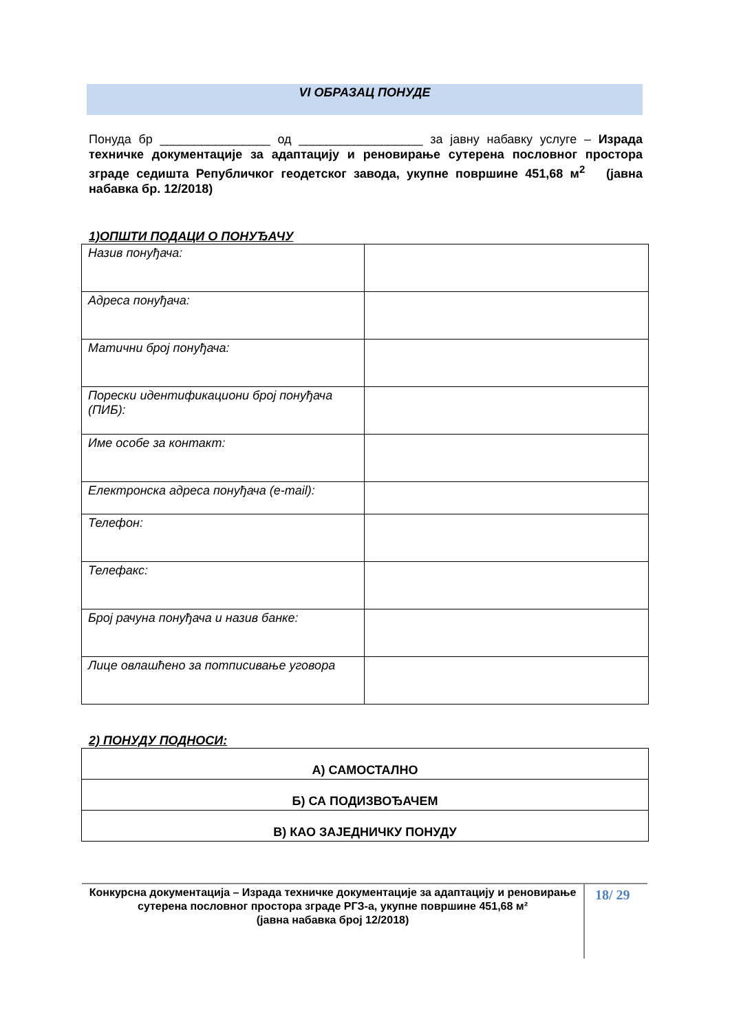VI ОБРАЗАЦ ПОНУДЕ
Понуда бр ________________ од __________________ за јавну набавку услуге – Израда техничке документације за адаптацију и реновирање сутерена пословног простора зграде седишта Републичког геодетског завода, укупне површине 451,68 м<sup>2</sup> (јавна набавка бр. 12/2018)
1)ОПШТИ ПОДАЦИ О ПОНУЂАЧУ
| Назив понуђача: | |
| Адреса понуђача: | |
| Матични број понуђача: | |
| Порески идентификациони број понуђача (ПИБ): | |
| Име особе за контакт: | |
| Електронска адреса понуђача (e-mail): | |
| Телефон: | |
| Телефакс: | |
| Број рачуна понуђача и назив банке: | |
| Лице овлашћено за потписивање уговора | |
2) ПОНУДУ ПОДНОСИ:
| А) САМОСТАЛНО |
| Б) СА ПОДИЗВОЂАЧЕМ |
| В) КАО ЗАЈЕДНИЧКУ ПОНУДУ |
Конкурсна документација – Израда техничке документације за адаптацију и реновирање сутерена пословног простора зграде РГЗ-а, укупне површине 451,68 м²
(јавна набавка број 12/2018)
18/ 29